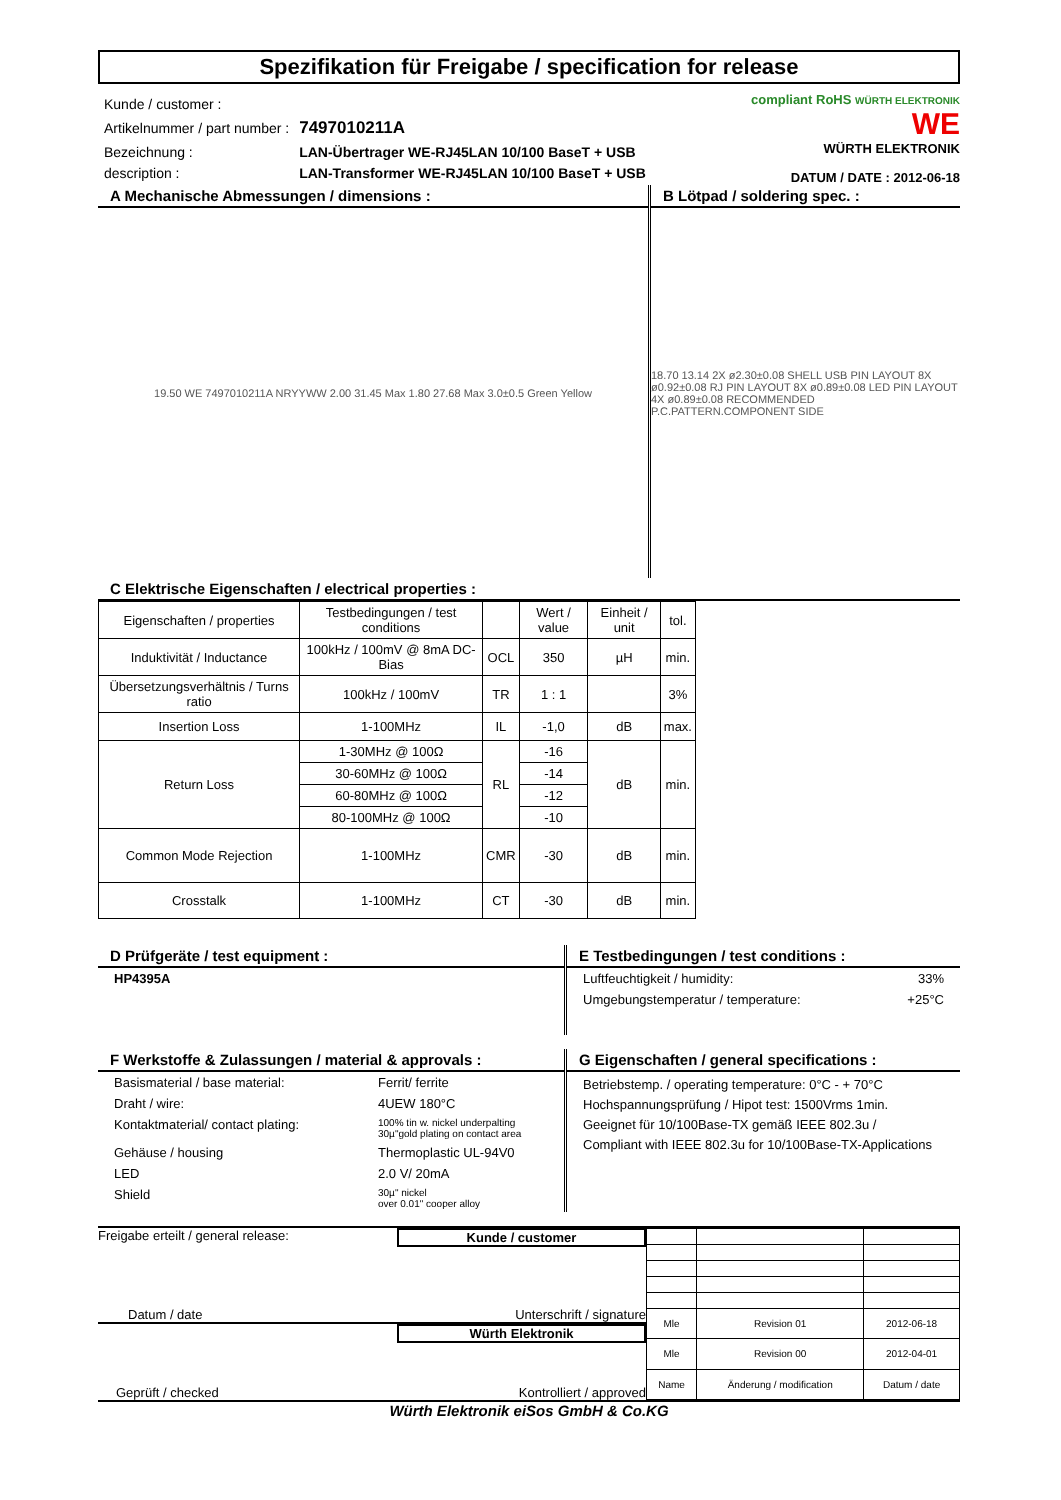Spezifikation für Freigabe / specification for release
| Kunde / customer : | |
| Artikelnummer / part number : | 7497010211A |
| Bezeichnung : | LAN-Übertrager WE-RJ45LAN 10/100 BaseT + USB |
| description : | LAN-Transformer WE-RJ45LAN 10/100 BaseT + USB |
compliant RoHS WÜRTH ELEKTRONIK
WE
WÜRTH ELEKTRONIK
DATUM / DATE : 2012-06-18
A Mechanische Abmessungen / dimensions :
19.50 WE 7497010211A NRYYWW 2.00 31.45 Max 1.80 27.68 Max 3.0±0.5 Green Yellow
B Lötpad / soldering spec. :
18.70 13.14 2X ø2.30±0.08 SHELL USB PIN LAYOUT 8X ø0.92±0.08 RJ PIN LAYOUT 8X ø0.89±0.08 LED PIN LAYOUT 4X ø0.89±0.08 RECOMMENDED P.C.PATTERN.COMPONENT SIDE
C Elektrische Eigenschaften / electrical properties :
| Eigenschaften / properties | Testbedingungen / test conditions | | Wert / value | Einheit / unit | tol. |
| --- | --- | --- | --- | --- | --- |
| Induktivität / Inductance | 100kHz / 100mV @ 8mA DC-Bias | OCL | 350 | µH | min. |
| Übersetzungsverhältnis / Turns ratio | 100kHz / 100mV | TR | 1 : 1 | | 3% |
| Insertion Loss | 1-100MHz | IL | -1,0 | dB | max. |
| Return Loss | 1-30MHz @ 100Ω | RL | -16 | dB | min. |
| | 30-60MHz @ 100Ω | | -14 | | |
| | 60-80MHz @ 100Ω | | -12 | | |
| | 80-100MHz @ 100Ω | | -10 | | |
| Common Mode Rejection | 1-100MHz | CMR | -30 | dB | min. |
| Crosstalk | 1-100MHz | CT | -30 | dB | min. |
D Prüfgeräte / test equipment :
HP4395A
E Testbedingungen / test conditions :
Luftfeuchtigkeit / humidity: 33%
Umgebungstemperatur / temperature: +25°C
F Werkstoffe & Zulassungen / material & approvals :
Basismaterial / base material: Ferrit/ ferrite
Draht / wire: 4UEW 180°C
Kontaktmaterial/ contact plating: 100% tin w. nickel underpalting
30µ"gold plating on contact area
Gehäuse / housing Thermoplastic UL-94V0
LED 2.0 V/ 20mA
Shield 30µ" nickel
over 0.01" cooper alloy
G Eigenschaften / general specifications :
Betriebstemp. / operating temperature: 0°C - + 70°C
Hochspannungsprüfung / Hipot test: 1500Vrms 1min.
Geeignet für 10/100Base-TX gemäß IEEE 802.3u /
Compliant with IEEE 802.3u for 10/100Base-TX-Applications
Freigabe erteilt / general release: Kunde / customer
Datum / date Unterschrift / signature
Würth Elektronik
Geprüft / checked Kontrolliert / approved
| Mle | Revision 01 | 2012-06-18 |
| Mle | Revision 00 | 2012-04-01 |
| Name | Änderung / modification | Datum / date |
Würth Elektronik eiSos GmbH & Co.KG